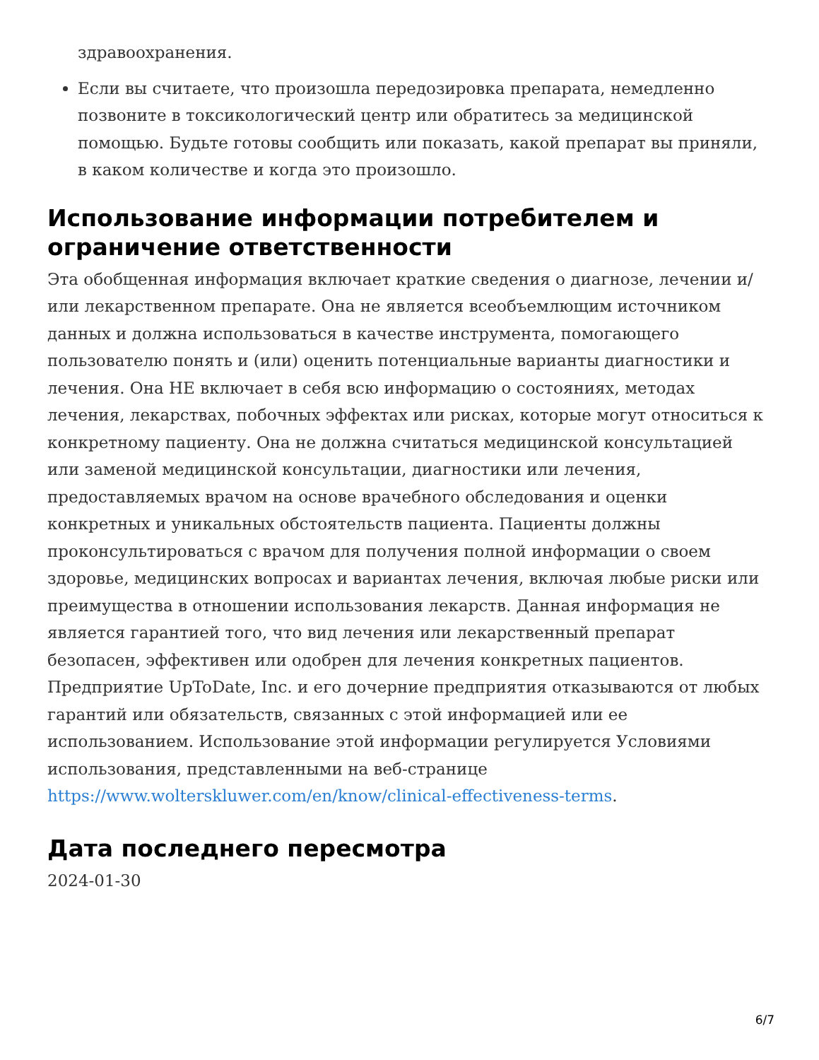здравоохранения.
Если вы считаете, что произошла передозировка препарата, немедленно позвоните в токсикологический центр или обратитесь за медицинской помощью. Будьте готовы сообщить или показать, какой препарат вы приняли, в каком количестве и когда это произошло.
Использование информации потребителем и ограничение ответственности
Эта обобщенная информация включает краткие сведения о диагнозе, лечении и/или лекарственном препарате. Она не является всеобъемлющим источником данных и должна использоваться в качестве инструмента, помогающего пользователю понять и (или) оценить потенциальные варианты диагностики и лечения. Она НЕ включает в себя всю информацию о состояниях, методах лечения, лекарствах, побочных эффектах или рисках, которые могут относиться к конкретному пациенту. Она не должна считаться медицинской консультацией или заменой медицинской консультации, диагностики или лечения, предоставляемых врачом на основе врачебного обследования и оценки конкретных и уникальных обстоятельств пациента. Пациенты должны проконсультироваться с врачом для получения полной информации о своем здоровье, медицинских вопросах и вариантах лечения, включая любые риски или преимущества в отношении использования лекарств. Данная информация не является гарантией того, что вид лечения или лекарственный препарат безопасен, эффективен или одобрен для лечения конкретных пациентов. Предприятие UpToDate, Inc. и его дочерние предприятия отказываются от любых гарантий или обязательств, связанных с этой информацией или ее использованием. Использование этой информации регулируется Условиями использования, представленными на веб-странице https://www.wolterskluwer.com/en/know/clinical-effectiveness-terms.
Дата последнего пересмотра
2024-01-30
6/7